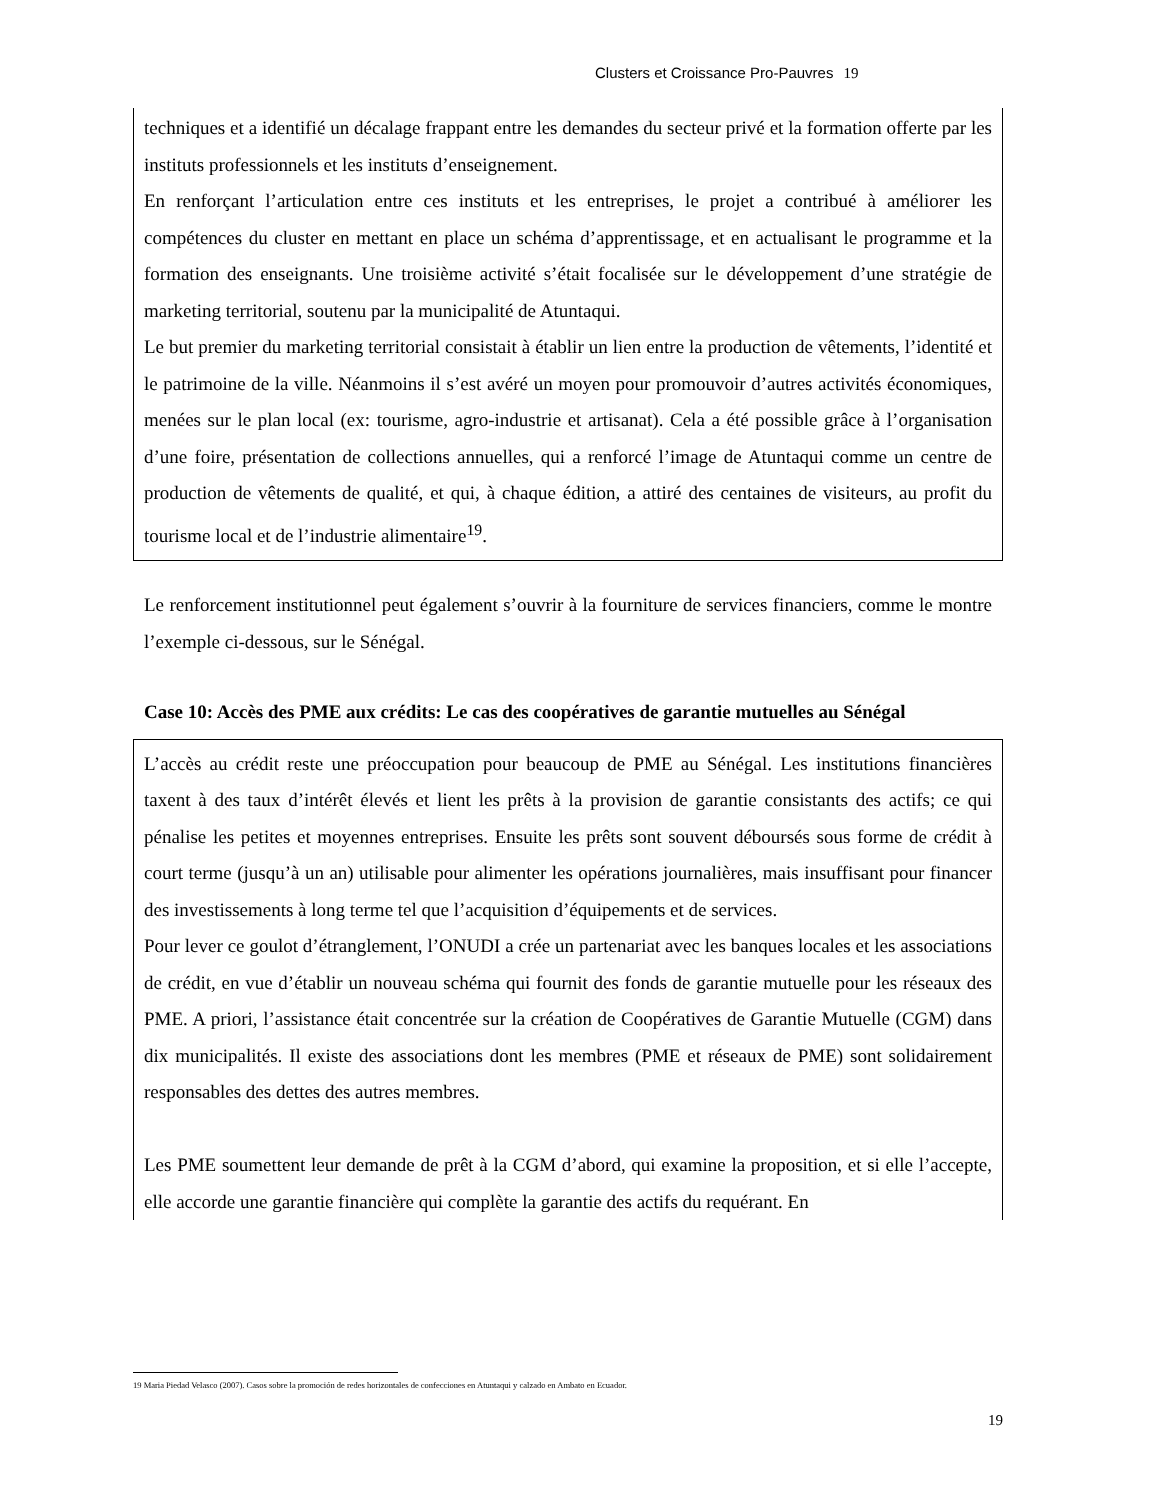Clusters et Croissance Pro-Pauvres 19
techniques et a identifié un décalage frappant entre les demandes du secteur privé et la formation offerte par les instituts professionnels et les instituts d’enseignement.
En renforçant l’articulation entre ces instituts et les entreprises, le projet a contribué à améliorer les compétences du cluster en mettant en place un schéma d’apprentissage, et en actualisant le programme et la formation des enseignants. Une troisième activité s’était focalisée sur le développement d’une stratégie de marketing territorial, soutenu par la municipalité de Atuntaqui.
Le but premier du marketing territorial consistait à établir un lien entre la production de vêtements, l’identité et le patrimoine de la ville. Néanmoins il s’est avéré un moyen pour promouvoir d’autres activités économiques, menées sur le plan local (ex: tourisme, agro-industrie et artisanat). Cela a été possible grâce à l’organisation d’une foire, présentation de collections annuelles, qui a renforcé l’image de Atuntaqui comme un centre de production de vêtements de qualité, et qui, à chaque édition, a attiré des centaines de visiteurs, au profit du tourisme local et de l’industrie alimentaire<sup>19</sup>.
Le renforcement institutionnel peut également s’ouvrir à la fourniture de services financiers, comme le montre l’exemple ci-dessous, sur le Sénégal.
Case 10: Accès des PME aux crédits: Le cas des coopératives de garantie mutuelles au Sénégal
L’accès au crédit reste une préoccupation pour beaucoup de PME au Sénégal. Les institutions financières taxent à des taux d’intérêt élevés et lient les prêts à la provision de garantie consistants des actifs; ce qui pénalise les petites et moyennes entreprises. Ensuite les prêts sont souvent déboursés sous forme de crédit à court terme (jusqu’à un an) utilisable pour alimenter les opérations journalières, mais insuffisant pour financer des investissements à long terme tel que l’acquisition d’équipements et de services.
Pour lever ce goulot d’étranglement, l’ONUDI a crée un partenariat avec les banques locales et les associations de crédit, en vue d’établir un nouveau schéma qui fournit des fonds de garantie mutuelle pour les réseaux des PME. A priori, l’assistance était concentrée sur la création de Coopératives de Garantie Mutuelle (CGM) dans dix municipalités. Il existe des associations dont les membres (PME et réseaux de PME) sont solidairement responsables des dettes des autres membres.
Les PME soumettent leur demande de prêt à la CGM d’abord, qui examine la proposition, et si elle l’accepte, elle accorde une garantie financière qui complète la garantie des actifs du requérant. En
19 Maria Piedad Velasco (2007). Casos sobre la promoción de redes horizontales de confecciones en Atuntaqui y calzado en Ambato en Ecuador.
19